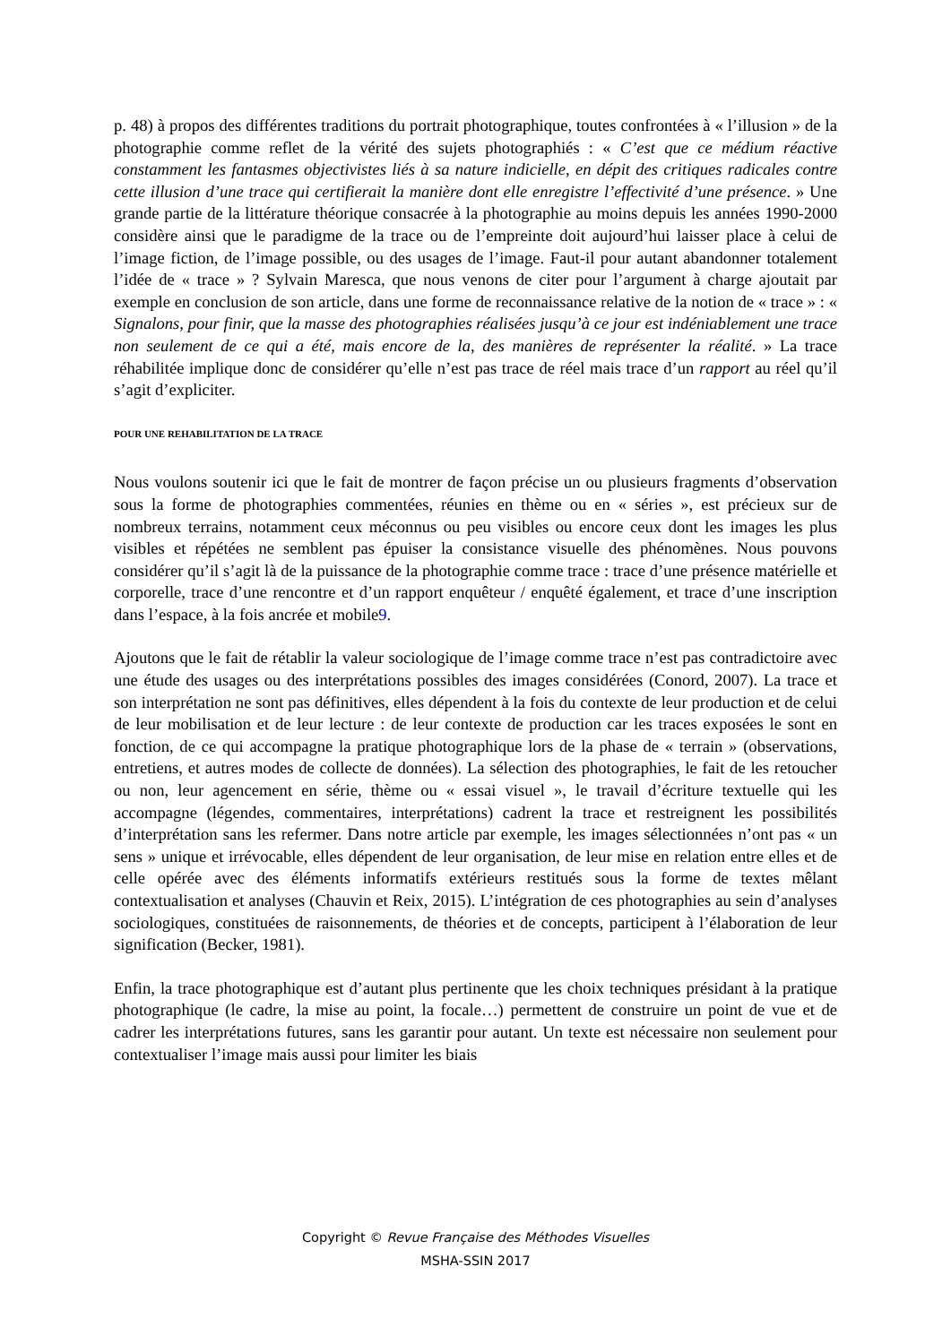p. 48) à propos des différentes traditions du portrait photographique, toutes confrontées à « l’illusion » de la photographie comme reflet de la vérité des sujets photographiés : « C’est que ce médium réactive constamment les fantasmes objectivistes liés à sa nature indicielle, en dépit des critiques radicales contre cette illusion d’une trace qui certifierait la manière dont elle enregistre l’effectivité d’une présence. » Une grande partie de la littérature théorique consacrée à la photographie au moins depuis les années 1990-2000 considère ainsi que le paradigme de la trace ou de l’empreinte doit aujourd’hui laisser place à celui de l’image fiction, de l’image possible, ou des usages de l’image. Faut-il pour autant abandonner totalement l’idée de « trace » ? Sylvain Maresca, que nous venons de citer pour l’argument à charge ajoutait par exemple en conclusion de son article, dans une forme de reconnaissance relative de la notion de « trace » : « Signalons, pour finir, que la masse des photographies réalisées jusqu’à ce jour est indéniablement une trace non seulement de ce qui a été, mais encore de la, des manières de représenter la réalité. » La trace réhabilitée implique donc de considérer qu’elle n’est pas trace de réel mais trace d’un rapport au réel qu’il s’agit d’expliciter.
POUR UNE REHABILITATION DE LA TRACE
Nous voulons soutenir ici que le fait de montrer de façon précise un ou plusieurs fragments d’observation sous la forme de photographies commentées, réunies en thème ou en « séries », est précieux sur de nombreux terrains, notamment ceux méconnus ou peu visibles ou encore ceux dont les images les plus visibles et répétées ne semblent pas épuiser la consistance visuelle des phénomènes. Nous pouvons considérer qu’il s’agit là de la puissance de la photographie comme trace : trace d’une présence matérielle et corporelle, trace d’une rencontre et d’un rapport enquêteur / enquêté également, et trace d’une inscription dans l’espace, à la fois ancrée et mobile9.
Ajoutons que le fait de rétablir la valeur sociologique de l’image comme trace n’est pas contradictoire avec une étude des usages ou des interprétations possibles des images considérées (Conord, 2007). La trace et son interprétation ne sont pas définitives, elles dépendent à la fois du contexte de leur production et de celui de leur mobilisation et de leur lecture : de leur contexte de production car les traces exposées le sont en fonction, de ce qui accompagne la pratique photographique lors de la phase de « terrain » (observations, entretiens, et autres modes de collecte de données). La sélection des photographies, le fait de les retoucher ou non, leur agencement en série, thème ou « essai visuel », le travail d’écriture textuelle qui les accompagne (légendes, commentaires, interprétations) cadrent la trace et restreignent les possibilités d’interprétation sans les refermer. Dans notre article par exemple, les images sélectionnées n’ont pas « un sens » unique et irrévocable, elles dépendent de leur organisation, de leur mise en relation entre elles et de celle opérée avec des éléments informatifs extérieurs restitués sous la forme de textes mêlant contextualisation et analyses (Chauvin et Reix, 2015). L’intégration de ces photographies au sein d’analyses sociologiques, constituées de raisonnements, de théories et de concepts, participent à l’élaboration de leur signification (Becker, 1981).
Enfin, la trace photographique est d’autant plus pertinente que les choix techniques présidant à la pratique photographique (le cadre, la mise au point, la focale…) permettent de construire un point de vue et de cadrer les interprétations futures, sans les garantir pour autant. Un texte est nécessaire non seulement pour contextualiser l’image mais aussi pour limiter les biais
Copyright © Revue Française des Méthodes Visuelles
MSHA-SSIN 2017